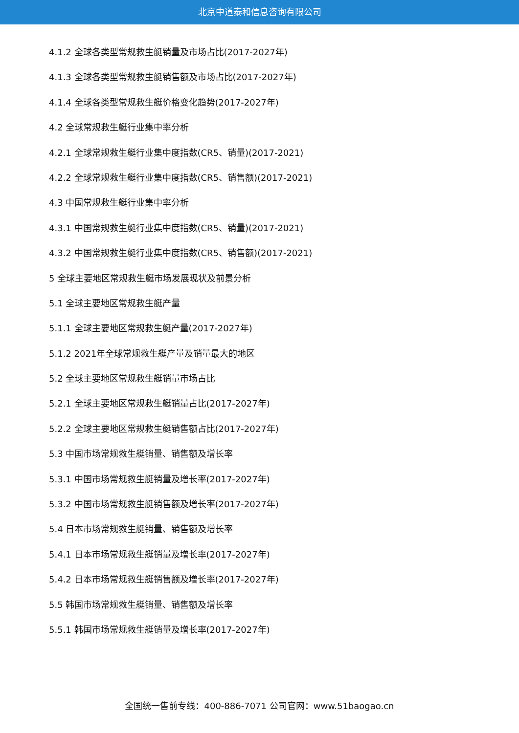北京中道泰和信息咨询有限公司
4.1.2 全球各类型常规救生艇销量及市场占比(2017-2027年)
4.1.3 全球各类型常规救生艇销售额及市场占比(2017-2027年)
4.1.4 全球各类型常规救生艇价格变化趋势(2017-2027年)
4.2 全球常规救生艇行业集中率分析
4.2.1 全球常规救生艇行业集中度指数(CR5、销量)(2017-2021)
4.2.2 全球常规救生艇行业集中度指数(CR5、销售额)(2017-2021)
4.3 中国常规救生艇行业集中率分析
4.3.1 中国常规救生艇行业集中度指数(CR5、销量)(2017-2021)
4.3.2 中国常规救生艇行业集中度指数(CR5、销售额)(2017-2021)
5 全球主要地区常规救生艇市场发展现状及前景分析
5.1 全球主要地区常规救生艇产量
5.1.1 全球主要地区常规救生艇产量(2017-2027年)
5.1.2 2021年全球常规救生艇产量及销量最大的地区
5.2 全球主要地区常规救生艇销量市场占比
5.2.1 全球主要地区常规救生艇销量占比(2017-2027年)
5.2.2 全球主要地区常规救生艇销售额占比(2017-2027年)
5.3 中国市场常规救生艇销量、销售额及增长率
5.3.1 中国市场常规救生艇销量及增长率(2017-2027年)
5.3.2 中国市场常规救生艇销售额及增长率(2017-2027年)
5.4 日本市场常规救生艇销量、销售额及增长率
5.4.1 日本市场常规救生艇销量及增长率(2017-2027年)
5.4.2 日本市场常规救生艇销售额及增长率(2017-2027年)
5.5 韩国市场常规救生艇销量、销售额及增长率
5.5.1 韩国市场常规救生艇销量及增长率(2017-2027年)
全国统一售前专线：400-886-7071 公司官网：www.51baogao.cn